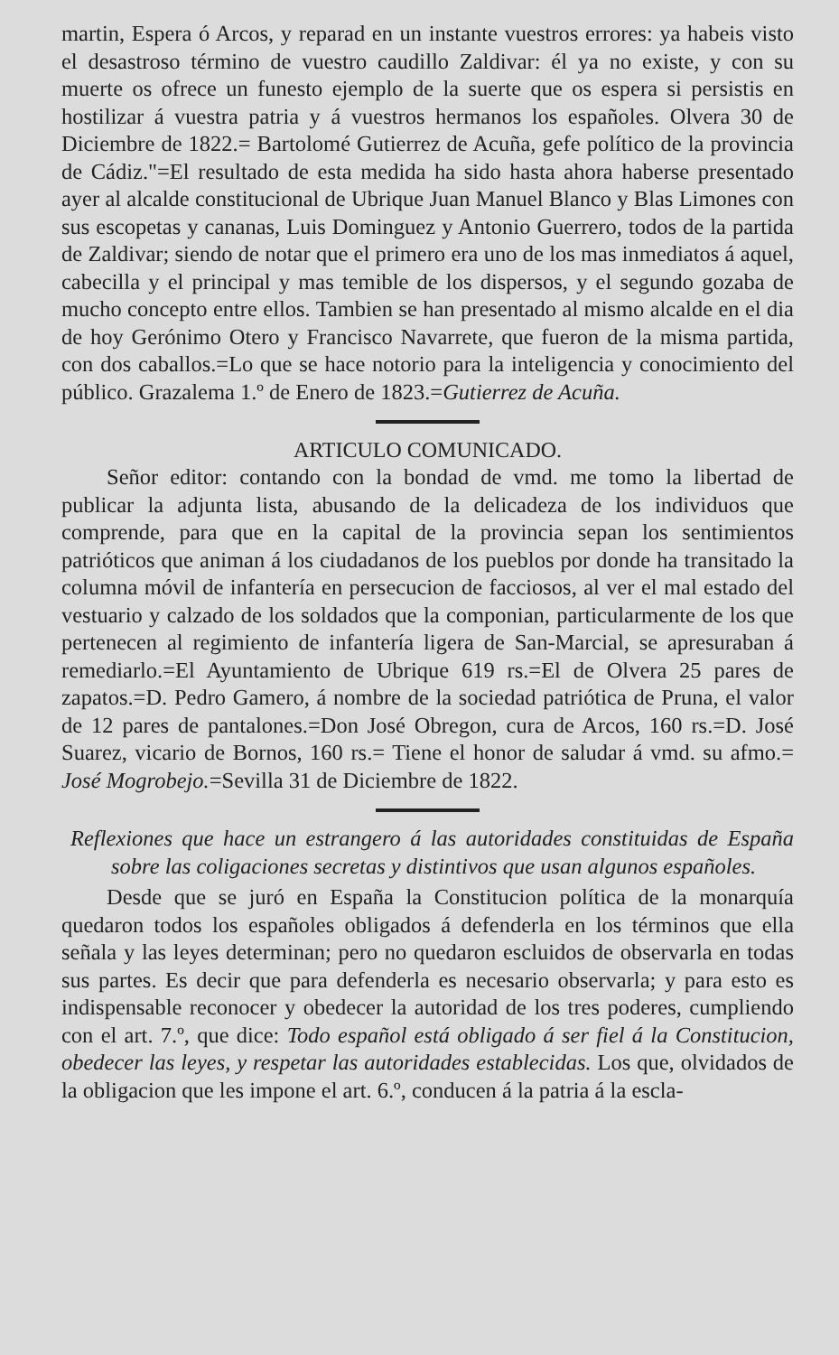martin, Espera ó Arcos, y reparad en un instante vuestros errores: ya habeis visto el desastroso término de vuestro caudillo Zaldivar: él ya no existe, y con su muerte os ofrece un funesto ejemplo de la suerte que os espera si persistis en hostilizar á vuestra patria y á vuestros hermanos los españoles. Olvera 30 de Diciembre de 1822.= Bartolomé Gutierrez de Acuña, gefe político de la provincia de Cádiz."=El resultado de esta medida ha sido hasta ahora haberse presentado ayer al alcalde constitucional de Ubrique Juan Manuel Blanco y Blas Limones con sus escopetas y cananas, Luis Dominguez y Antonio Guerrero, todos de la partida de Zaldivar; siendo de notar que el primero era uno de los mas inmediatos á aquel, cabecilla y el principal y mas temible de los dispersos, y el segundo gozaba de mucho concepto entre ellos. Tambien se han presentado al mismo alcalde en el dia de hoy Gerónimo Otero y Francisco Navarrete, que fueron de la misma partida, con dos caballos.=Lo que se hace notorio para la inteligencia y conocimiento del público. Grazalema 1.º de Enero de 1823.=Gutierrez de Acuña.
ARTICULO COMUNICADO.
Señor editor: contando con la bondad de vmd. me tomo la libertad de publicar la adjunta lista, abusando de la delicadeza de los individuos que comprende, para que en la capital de la provincia sepan los sentimientos patrióticos que animan á los ciudadanos de los pueblos por donde ha transitado la columna móvil de infantería en persecucion de facciosos, al ver el mal estado del vestuario y calzado de los soldados que la componian, particularmente de los que pertenecen al regimiento de infantería ligera de San-Marcial, se apresuraban á remediarlo.=El Ayuntamiento de Ubrique 619 rs.=El de Olvera 25 pares de zapatos.=D. Pedro Gamero, á nombre de la sociedad patriótica de Pruna, el valor de 12 pares de pantalones.=Don José Obregon, cura de Arcos, 160 rs.=D. José Suarez, vicario de Bornos, 160 rs.= Tiene el honor de saludar á vmd. su afmo.= José Mogrobejo.=Sevilla 31 de Diciembre de 1822.
Reflexiones que hace un estrangero á las autoridades constituidas de España sobre las coligaciones secretas y distintivos que usan algunos españoles.
Desde que se juró en España la Constitucion política de la monarquía quedaron todos los españoles obligados á defenderla en los términos que ella señala y las leyes determinan; pero no quedaron escluidos de observarla en todas sus partes. Es decir que para defenderla es necesario observarla; y para esto es indispensable reconocer y obedecer la autoridad de los tres poderes, cumpliendo con el art. 7.º, que dice: Todo español está obligado á ser fiel á la Constitucion, obedecer las leyes, y respetar las autoridades establecidas. Los que, olvidados de la obligacion que les impone el art. 6.º, conducen á la patria á la escla-